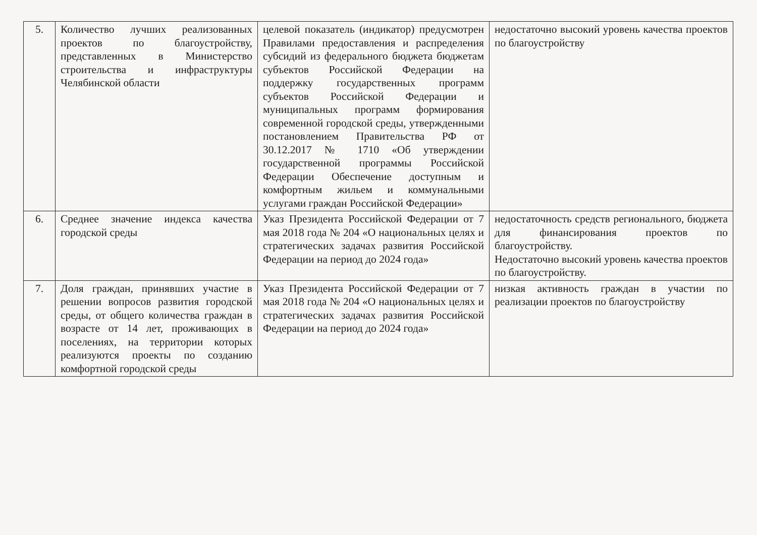| 5. | Количество лучших реализованных проектов по благоустройству, представленных в Министерство строительства и инфраструктуры Челябинской области | целевой показатель (индикатор) предусмотрен Правилами предоставления и распределения субсидий из федерального бюджета бюджетам субъектов Российской Федерации на поддержку государственных программ субъектов Российской Федерации и муниципальных программ формирования современной городской среды, утвержденными постановлением Правительства РФ от 30.12.2017 № 1710 «Об утверждении государственной программы Российской Федерации Обеспечение доступным и комфортным жильем и коммунальными услугами граждан Российской Федерации» | недостаточно высокий уровень качества проектов по благоустройству |
| 6. | Среднее значение индекса качества городской среды | Указ Президента Российской Федерации от 7 мая 2018 года № 204 «О национальных целях и стратегических задачах развития Российской Федерации на период до 2024 года» | недостаточность средств регионального, бюджета для финансирования проектов по благоустройству. Недостаточно высокий уровень качества проектов по благоустройству. |
| 7. | Доля граждан, принявших участие в решении вопросов развития городской среды, от общего количества граждан в возрасте от 14 лет, проживающих в поселениях, на территории которых реализуются проекты по созданию комфортной городской среды | Указ Президента Российской Федерации от 7 мая 2018 года № 204 «О национальных целях и стратегических задачах развития Российской Федерации на период до 2024 года» | низкая активность граждан в участии по реализации проектов по благоустройству |